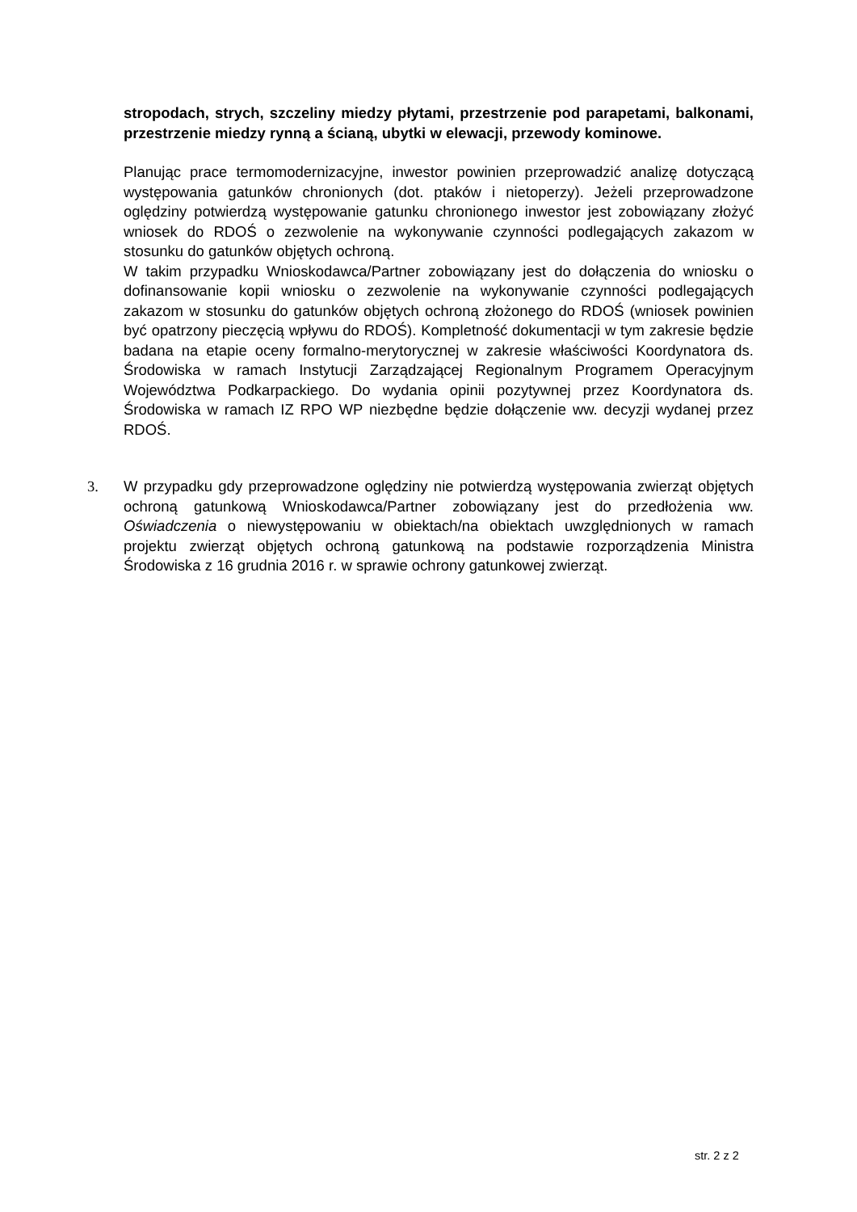stropodach, strych, szczeliny miedzy płytami, przestrzenie pod parapetami, balkonami, przestrzenie miedzy rynną a ścianą, ubytki w elewacji, przewody kominowe.
Planując prace termomodernizacyjne, inwestor powinien przeprowadzić analizę dotyczącą występowania gatunków chronionych (dot. ptaków i nietoperzy). Jeżeli przeprowadzone oględziny potwierdzą występowanie gatunku chronionego inwestor jest zobowiązany złożyć wniosek do RDOŚ o zezwolenie na wykonywanie czynności podlegających zakazom w stosunku do gatunków objętych ochroną.
W takim przypadku Wnioskodawca/Partner zobowiązany jest do dołączenia do wniosku o dofinansowanie kopii wniosku o zezwolenie na wykonywanie czynności podlegających zakazom w stosunku do gatunków objętych ochroną złożonego do RDOŚ (wniosek powinien być opatrzony pieczęcią wpływu do RDOŚ). Kompletność dokumentacji w tym zakresie będzie badana na etapie oceny formalno-merytorycznej w zakresie właściwości Koordynatora ds. Środowiska w ramach Instytucji Zarządzającej Regionalnym Programem Operacyjnym Województwa Podkarpackiego. Do wydania opinii pozytywnej przez Koordynatora ds. Środowiska w ramach IZ RPO WP niezbędne będzie dołączenie ww. decyzji wydanej przez RDOŚ.
3. W przypadku gdy przeprowadzone oględziny nie potwierdzą występowania zwierząt objętych ochroną gatunkową Wnioskodawca/Partner zobowiązany jest do przedłożenia ww. Oświadczenia o niewystępowaniu w obiektach/na obiektach uwzględnionych w ramach projektu zwierząt objętych ochroną gatunkową na podstawie rozporządzenia Ministra Środowiska z 16 grudnia 2016 r. w sprawie ochrony gatunkowej zwierząt.
str. 2 z 2